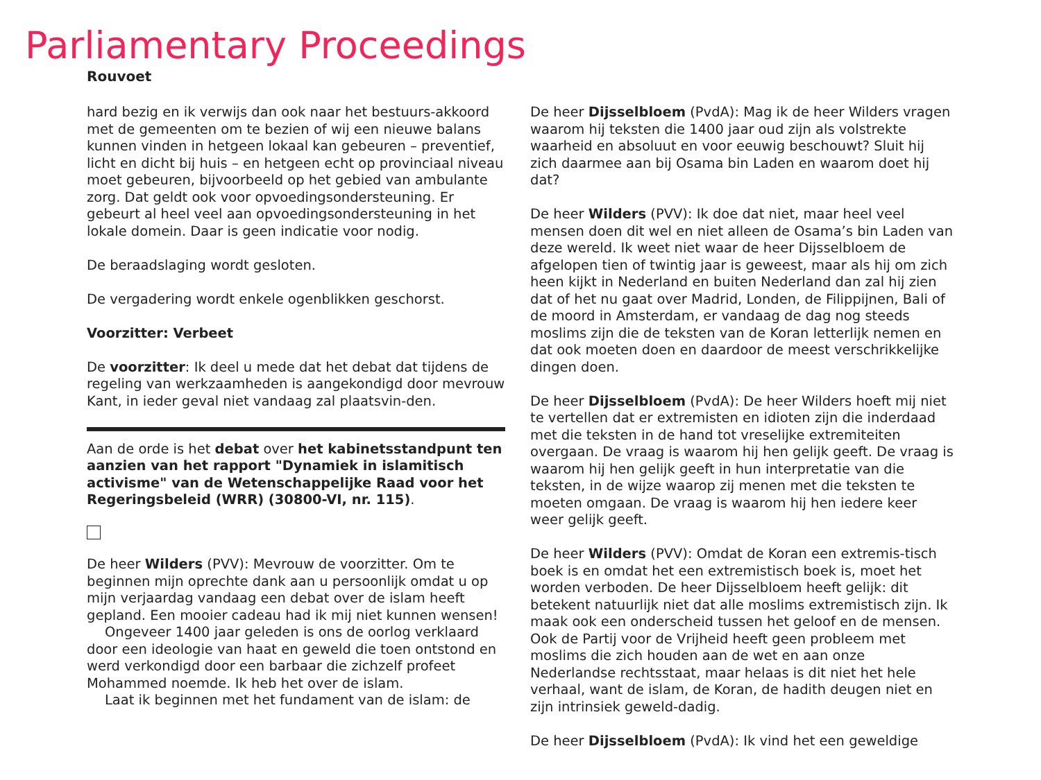Parliamentary Proceedings
Rouvoet
hard bezig en ik verwijs dan ook naar het bestuurs-akkoord met de gemeenten om te bezien of wij een nieuwe balans kunnen vinden in hetgeen lokaal kan gebeuren – preventief, licht en dicht bij huis – en hetgeen echt op provinciaal niveau moet gebeuren, bijvoorbeeld op het gebied van ambulante zorg. Dat geldt ook voor opvoedingsondersteuning. Er gebeurt al heel veel aan opvoedingsondersteuning in het lokale domein. Daar is geen indicatie voor nodig.
De beraadslaging wordt gesloten.
De vergadering wordt enkele ogenblikken geschorst.
Voorzitter: Verbeet
De voorzitter: Ik deel u mede dat het debat dat tijdens de regeling van werkzaamheden is aangekondigd door mevrouw Kant, in ieder geval niet vandaag zal plaatsvin-den.
Aan de orde is het debat over het kabinetsstandpunt ten aanzien van het rapport "Dynamiek in islamitisch activisme" van de Wetenschappelijke Raad voor het Regeringsbeleid (WRR) (30800-VI, nr. 115).
De heer Wilders (PVV): Mevrouw de voorzitter. Om te beginnen mijn oprechte dank aan u persoonlijk omdat u op mijn verjaardag vandaag een debat over de islam heeft gepland. Een mooier cadeau had ik mij niet kunnen wensen!
Ongeveer 1400 jaar geleden is ons de oorlog verklaard door een ideologie van haat en geweld die toen ontstond en werd verkondigd door een barbaar die zichzelf profeet Mohammed noemde. Ik heb het over de islam.
Laat ik beginnen met het fundament van de islam: de
De heer Dijsselbloem (PvdA): Mag ik de heer Wilders vragen waarom hij teksten die 1400 jaar oud zijn als volstrekte waarheid en absoluut en voor eeuwig beschouwt? Sluit hij zich daarmee aan bij Osama bin Laden en waarom doet hij dat?
De heer Wilders (PVV): Ik doe dat niet, maar heel veel mensen doen dit wel en niet alleen de Osama’s bin Laden van deze wereld. Ik weet niet waar de heer Dijsselbloem de afgelopen tien of twintig jaar is geweest, maar als hij om zich heen kijkt in Nederland en buiten Nederland dan zal hij zien dat of het nu gaat over Madrid, Londen, de Filippijnen, Bali of de moord in Amsterdam, er vandaag de dag nog steeds moslims zijn die de teksten van de Koran letterlijk nemen en dat ook moeten doen en daardoor de meest verschrikkelijke dingen doen.
De heer Dijsselbloem (PvdA): De heer Wilders hoeft mij niet te vertellen dat er extremisten en idioten zijn die inderdaad met die teksten in de hand tot vreselijke extremiteiten overgaan. De vraag is waarom hij hen gelijk geeft. De vraag is waarom hij hen gelijk geeft in hun interpretatie van die teksten, in de wijze waarop zij menen met die teksten te moeten omgaan. De vraag is waarom hij hen iedere keer weer gelijk geeft.
De heer Wilders (PVV): Omdat de Koran een extremis-tisch boek is en omdat het een extremistisch boek is, moet het worden verboden. De heer Dijsselbloem heeft gelijk: dit betekent natuurlijk niet dat alle moslims extremistisch zijn. Ik maak ook een onderscheid tussen het geloof en de mensen. Ook de Partij voor de Vrijheid heeft geen probleem met moslims die zich houden aan de wet en aan onze Nederlandse rechtsstaat, maar helaas is dit niet het hele verhaal, want de islam, de Koran, de hadith deugen niet en zijn intrinsiek geweld-dadig.
De heer Dijsselbloem (PvdA): Ik vind het een geweldige